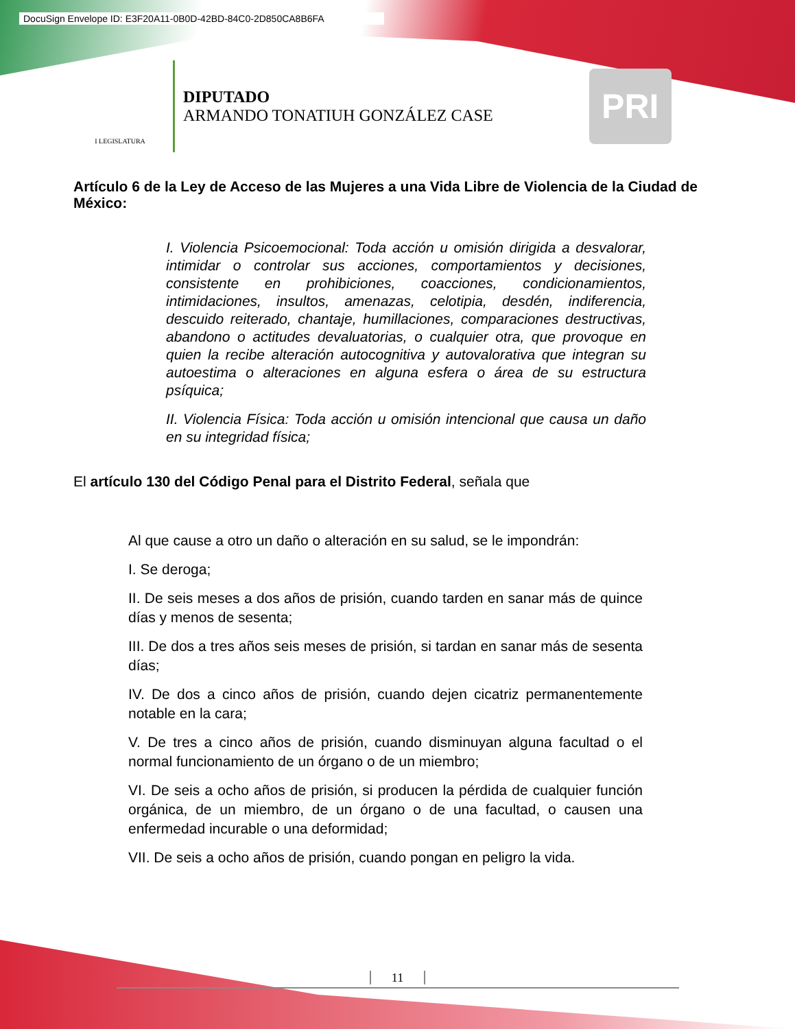DocuSign Envelope ID: E3F20A11-0B0D-42BD-84C0-2D850CA8B6FA
I LEGISLATURA
DIPUTADO
ARMANDO TONATIUH GONZÁLEZ CASE
PRI
Artículo 6 de la Ley de Acceso de las Mujeres a una Vida Libre de Violencia de la Ciudad de México:
I. Violencia Psicoemocional: Toda acción u omisión dirigida a desvalorar, intimidar o controlar sus acciones, comportamientos y decisiones, consistente en prohibiciones, coacciones, condicionamientos, intimidaciones, insultos, amenazas, celotipia, desdén, indiferencia, descuido reiterado, chantaje, humillaciones, comparaciones destructivas, abandono o actitudes devaluatorias, o cualquier otra, que provoque en quien la recibe alteración autocognitiva y autovalorativa que integran su autoestima o alteraciones en alguna esfera o área de su estructura psíquica;
II. Violencia Física: Toda acción u omisión intencional que causa un daño en su integridad física;
El artículo 130 del Código Penal para el Distrito Federal, señala que
Al que cause a otro un daño o alteración en su salud, se le impondrán:
I. Se deroga;
II. De seis meses a dos años de prisión, cuando tarden en sanar más de quince días y menos de sesenta;
III. De dos a tres años seis meses de prisión, si tardan en sanar más de sesenta días;
IV. De dos a cinco años de prisión, cuando dejen cicatriz permanentemente notable en la cara;
V. De tres a cinco años de prisión, cuando disminuyan alguna facultad o el normal funcionamiento de un órgano o de un miembro;
VI. De seis a ocho años de prisión, si producen la pérdida de cualquier función orgánica, de un miembro, de un órgano o de una facultad, o causen una enfermedad incurable o una deformidad;
VII. De seis a ocho años de prisión, cuando pongan en peligro la vida.
11